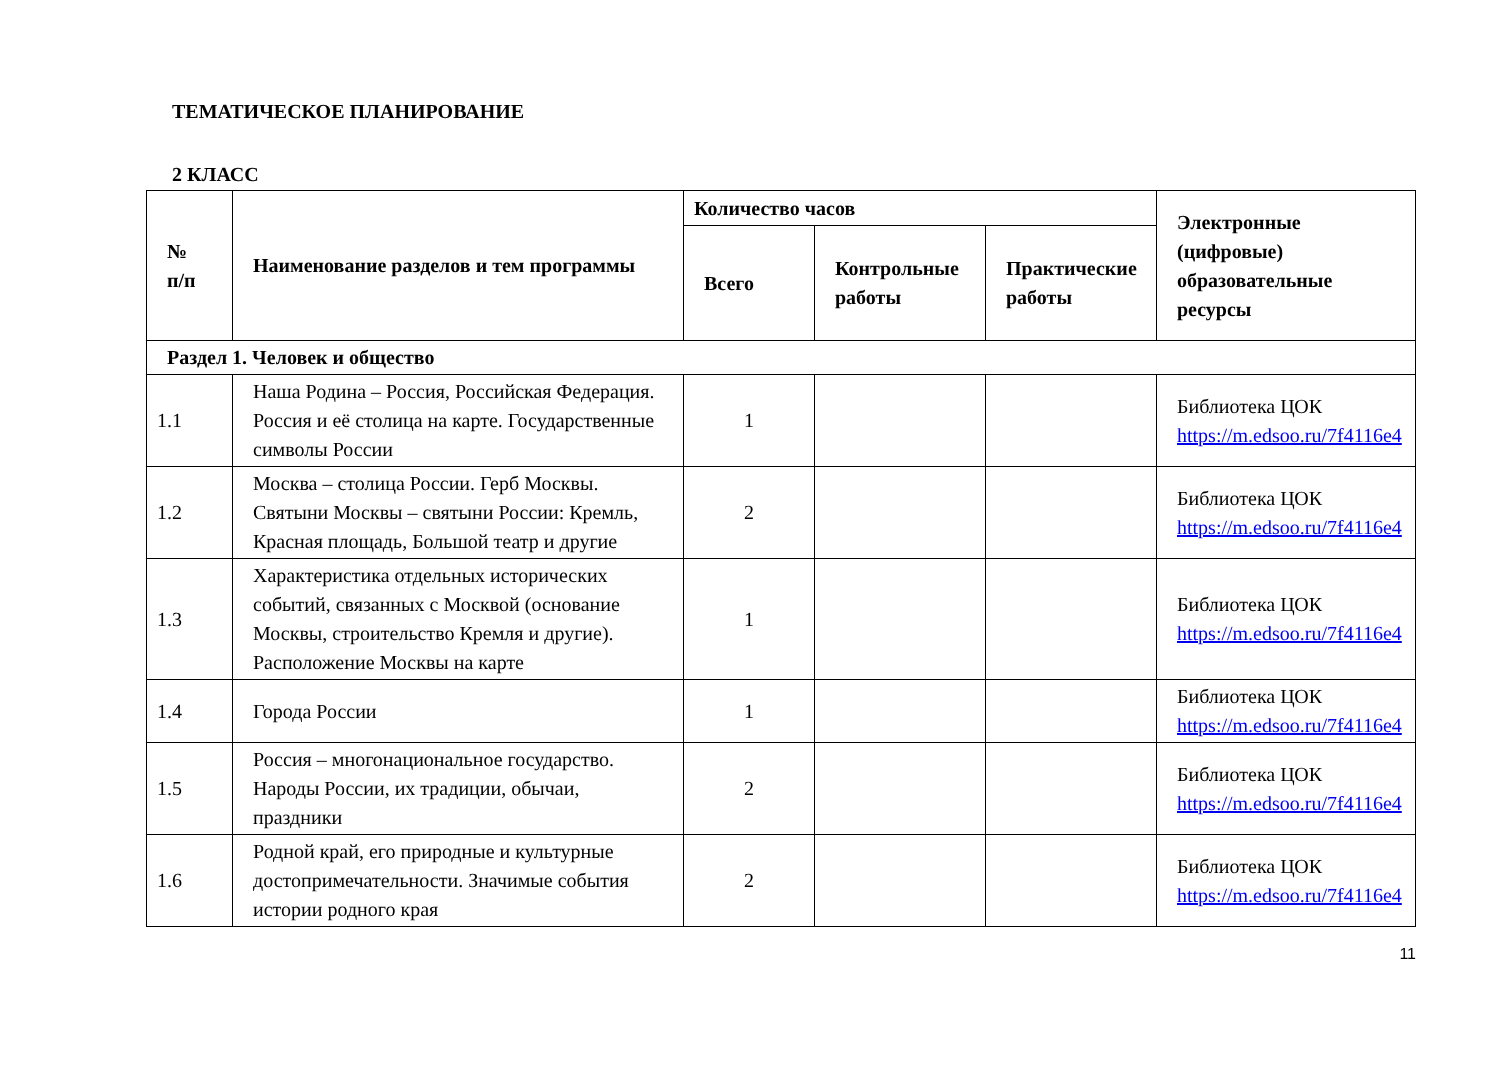ТЕМАТИЧЕСКОЕ ПЛАНИРОВАНИЕ
2 КЛАСС
| № п/п | Наименование разделов и тем программы | Количество часов | | | Электронные (цифровые) образовательные ресурсы |
| --- | --- | --- | --- | --- | --- |
| | | Всего | Контрольные работы | Практические работы | |
| Раздел 1. Человек и общество | | | | | |
| 1.1 | Наша Родина – Россия, Российская Федерация. Россия и её столица на карте. Государственные символы России | 1 | | | Библиотека ЦОК https://m.edsoo.ru/7f4116e4 |
| 1.2 | Москва – столица России. Герб Москвы. Святыни Москвы – святыни России: Кремль, Красная площадь, Большой театр и другие | 2 | | | Библиотека ЦОК https://m.edsoo.ru/7f4116e4 |
| 1.3 | Характеристика отдельных исторических событий, связанных с Москвой (основание Москвы, строительство Кремля и другие). Расположение Москвы на карте | 1 | | | Библиотека ЦОК https://m.edsoo.ru/7f4116e4 |
| 1.4 | Города России | 1 | | | Библиотека ЦОК https://m.edsoo.ru/7f4116e4 |
| 1.5 | Россия – многонациональное государство. Народы России, их традиции, обычаи, праздники | 2 | | | Библиотека ЦОК https://m.edsoo.ru/7f4116e4 |
| 1.6 | Родной край, его природные и культурные достопримечательности. Значимые события истории родного края | 2 | | | Библиотека ЦОК https://m.edsoo.ru/7f4116e4 |
11